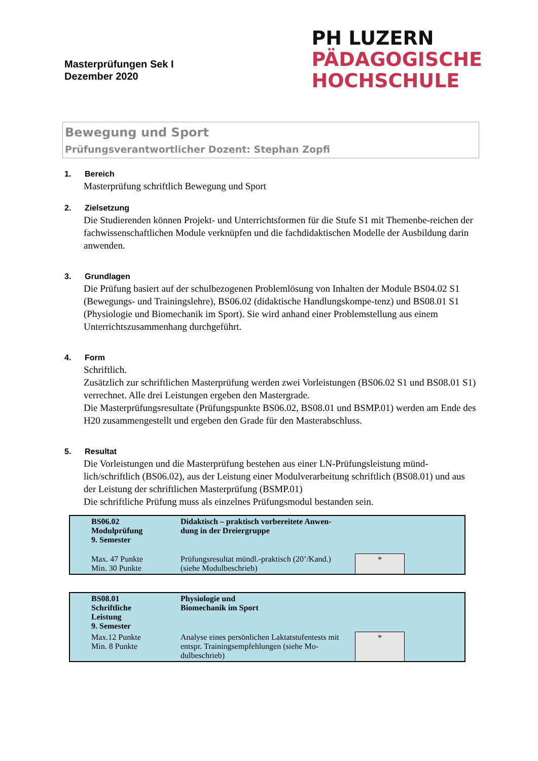Masterprüfungen Sek I
Dezember 2020
PH LUZERN
PÄDAGOGISCHE
HOCHSCHULE
Bewegung und Sport
Prüfungsverantwortlicher Dozent: Stephan Zopfi
1. Bereich
Masterprüfung schriftlich Bewegung und Sport
2. Zielsetzung
Die Studierenden können Projekt- und Unterrichtsformen für die Stufe S1 mit Themenbe-reichen der fachwissenschaftlichen Module verknüpfen und die fachdidaktischen Modelle der Ausbildung darin anwenden.
3. Grundlagen
Die Prüfung basiert auf der schulbezogenen Problemlösung von Inhalten der Module BS04.02 S1 (Bewegungs- und Trainingslehre), BS06.02 (didaktische Handlungskompe-tenz) und BS08.01 S1 (Physiologie und Biomechanik im Sport). Sie wird anhand einer Problemstellung aus einem Unterrichtszusammenhang durchgeführt.
4. Form
Schriftlich.
Zusätzlich zur schriftlichen Masterprüfung werden zwei Vorleistungen (BS06.02 S1 und BS08.01 S1) verrechnet. Alle drei Leistungen ergeben den Mastergrade.
Die Masterprüfungsresultate (Prüfungspunkte BS06.02, BS08.01 und BSMP.01) werden am Ende des H20 zusammengestellt und ergeben den Grade für den Masterabschluss.
5. Resultat
Die Vorleistungen und die Masterprüfung bestehen aus einer LN-Prüfungsleistung münd-lich/schriftlich (BS06.02), aus der Leistung einer Modulverarbeitung schriftlich (BS08.01) und aus der Leistung der schriftlichen Masterprüfung (BSMP.01)
Die schriftliche Prüfung muss als einzelnes Prüfungsmodul bestanden sein.
| BS06.02 Modulprüfung 9. Semester | Didaktisch – praktisch vorbereitete Anwen- dung in der Dreiergruppe | | |
| Max. 47 Punkte Min. 30 Punkte | Prüfungsresultat mündl.-praktisch (20’/Kand.) (siehe Modulbeschrieb) | * | |
| BS08.01 Schriftliche Leistung 9. Semester | Physiologie und Biomechanik im Sport | | |
| Max.12 Punkte Min. 8 Punkte | Analyse eines persönlichen Laktatstufentests mit entspr. Trainingsempfehlungen (siehe Mo-dulbeschrieb) | * | |